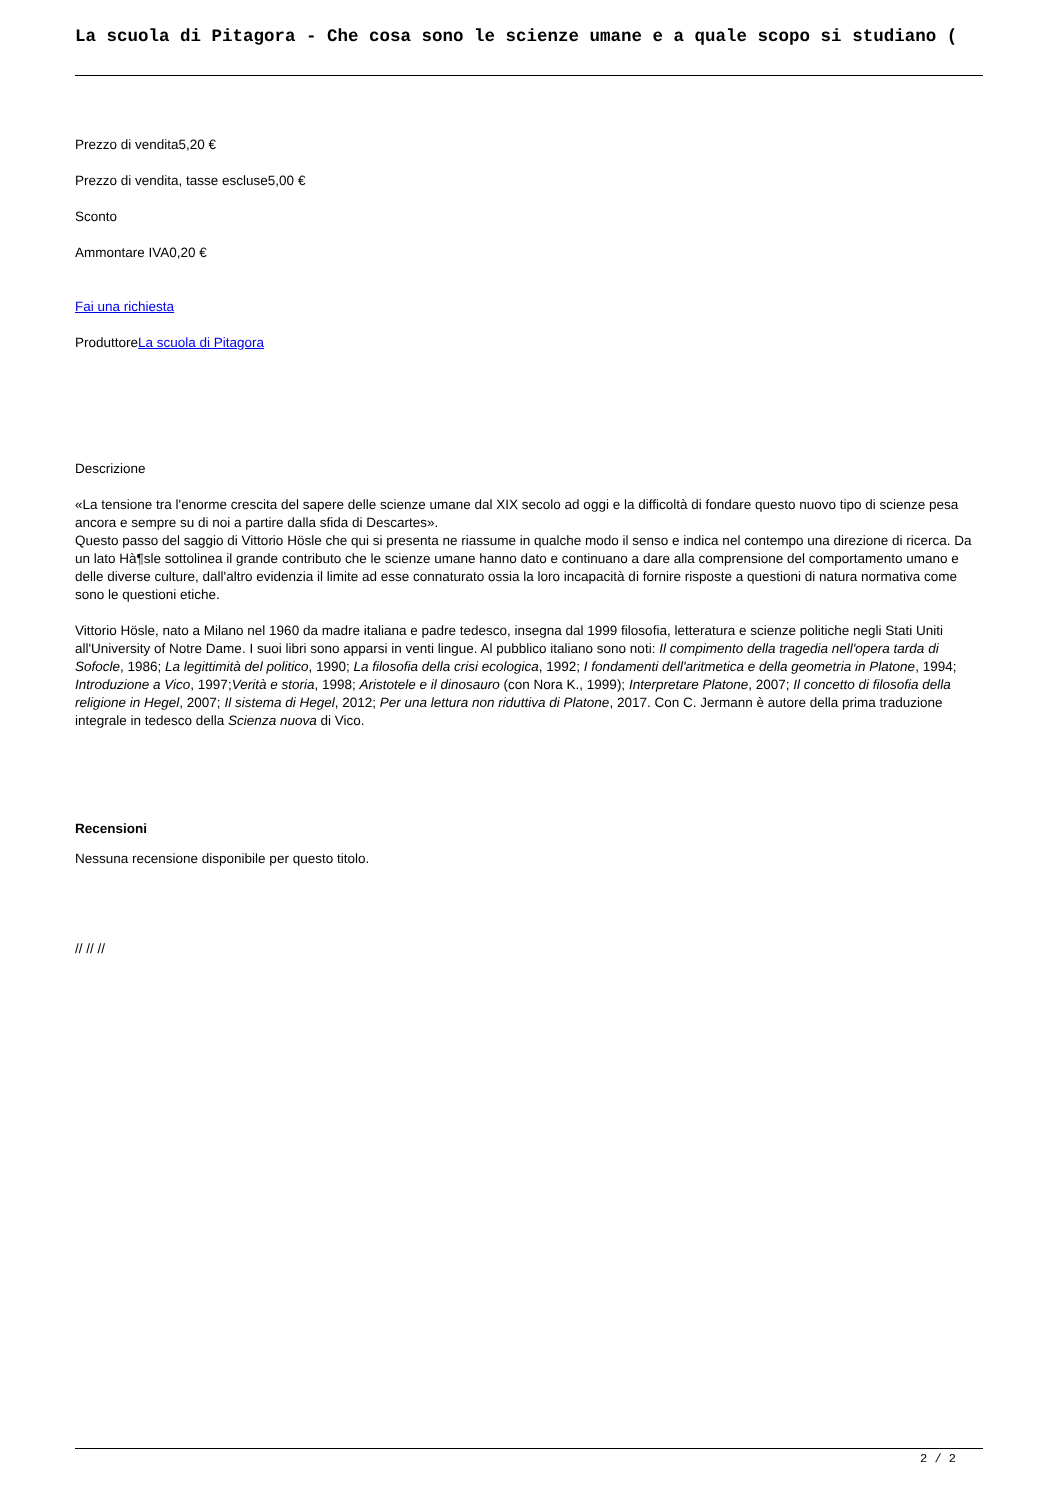La scuola di Pitagora - Che cosa sono le scienze umane e a quale scopo si studiano (
Prezzo di vendita5,20 €
Prezzo di vendita, tasse escluse5,00 €
Sconto
Ammontare IVA0,20 €
Fai una richiesta
ProduttoreLa scuola di Pitagora
Descrizione
«La tensione tra l'enorme crescita del sapere delle scienze umane dal XIX secolo ad oggi e la difficoltà di fondare questo nuovo tipo di scienze pesa ancora e sempre su di noi a partire dalla sfida di Descartes».
Questo passo del saggio di Vittorio Hösle che qui si presenta ne riassume in qualche modo il senso e indica nel contempo una direzione di ricerca. Da un lato Hà¶sle sottolinea il grande contributo che le scienze umane hanno dato e continuano a dare alla comprensione del comportamento umano e delle diverse culture, dall'altro evidenzia il limite ad esse connaturato ossia la loro incapacità di fornire risposte a questioni di natura normativa come sono le questioni etiche.
Vittorio Hösle, nato a Milano nel 1960 da madre italiana e padre tedesco, insegna dal 1999 filosofia, letteratura e scienze politiche negli Stati Uniti all'University of Notre Dame. I suoi libri sono apparsi in venti lingue. Al pubblico italiano sono noti: Il compimento della tragedia nell'opera tarda di Sofocle, 1986; La legittimità del politico, 1990; La filosofia della crisi ecologica, 1992; I fondamenti dell'aritmetica e della geometria in Platone, 1994; Introduzione a Vico, 1997;Verità e storia, 1998; Aristotele e il dinosauro (con Nora K., 1999); Interpretare Platone, 2007; Il concetto di filosofia della religione in Hegel, 2007; Il sistema di Hegel, 2012; Per una lettura non riduttiva di Platone, 2017. Con C. Jermann è autore della prima traduzione integrale in tedesco della Scienza nuova di Vico.
Recensioni
Nessuna recensione disponibile per questo titolo.
// // //
2 / 2